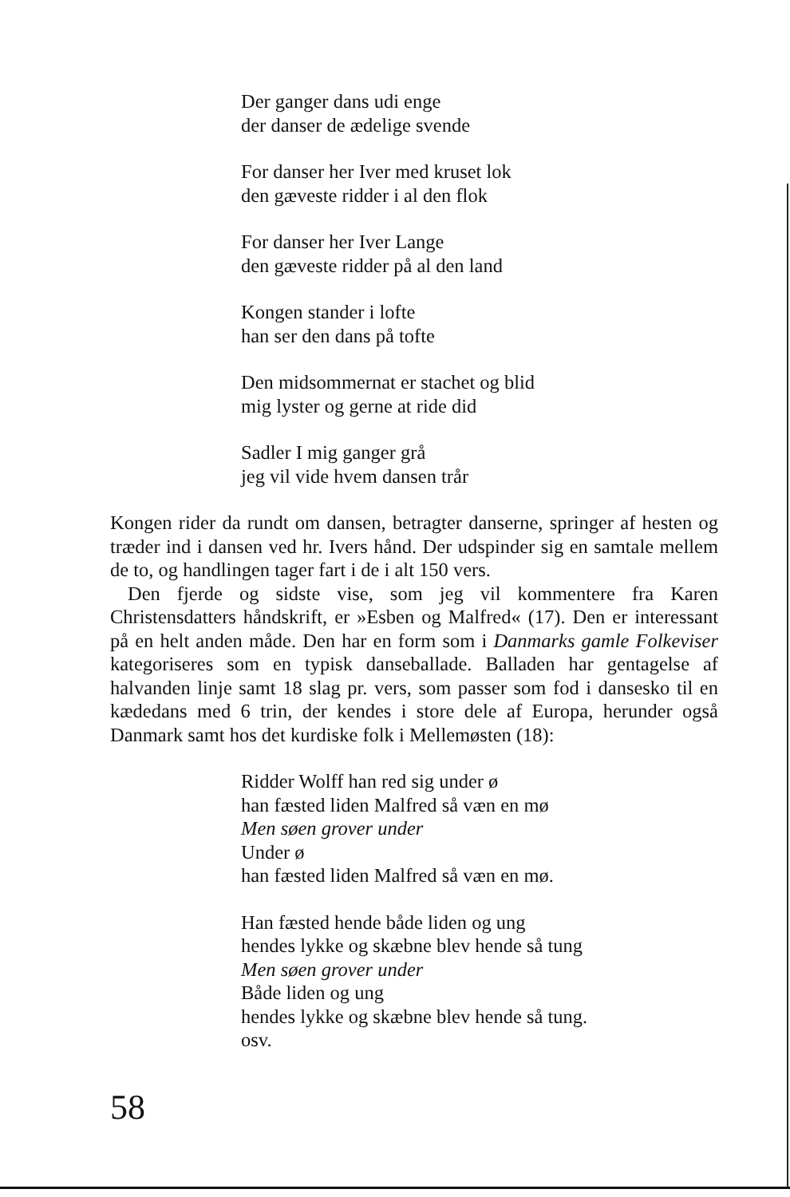Der ganger dans udi enge
der danser de ædelige svende
For danser her Iver med kruset lok
den gæveste ridder i al den flok
For danser her Iver Lange
den gæveste ridder på al den land
Kongen stander i lofte
han ser den dans på tofte
Den midsommernat er stachet og blid
mig lyster og gerne at ride did
Sadler I mig ganger grå
jeg vil vide hvem dansen trår
Kongen rider da rundt om dansen, betragter danserne, springer af hesten og træder ind i dansen ved hr. Ivers hånd. Der udspinder sig en samtale mellem de to, og handlingen tager fart i de i alt 150 vers.
Den fjerde og sidste vise, som jeg vil kommentere fra Karen Christensdatters håndskrift, er »Esben og Malfred« (17). Den er interessant på en helt anden måde. Den har en form som i Danmarks gamle Folkeviser kategoriseres som en typisk danseballade. Balladen har gentagelse af halvanden linje samt 18 slag pr. vers, som passer som fod i dansesko til en kædedans med 6 trin, der kendes i store dele af Europa, herunder også Danmark samt hos det kurdiske folk i Mellemøsten (18):
Ridder Wolff han red sig under ø
han fæsted liden Malfred så væn en mø
Men søen grover under
Under ø
han fæsted liden Malfred så væn en mø.
Han fæsted hende både liden og ung
hendes lykke og skæbne blev hende så tung
Men søen grover under
Både liden og ung
hendes lykke og skæbne blev hende så tung.
osv.
58